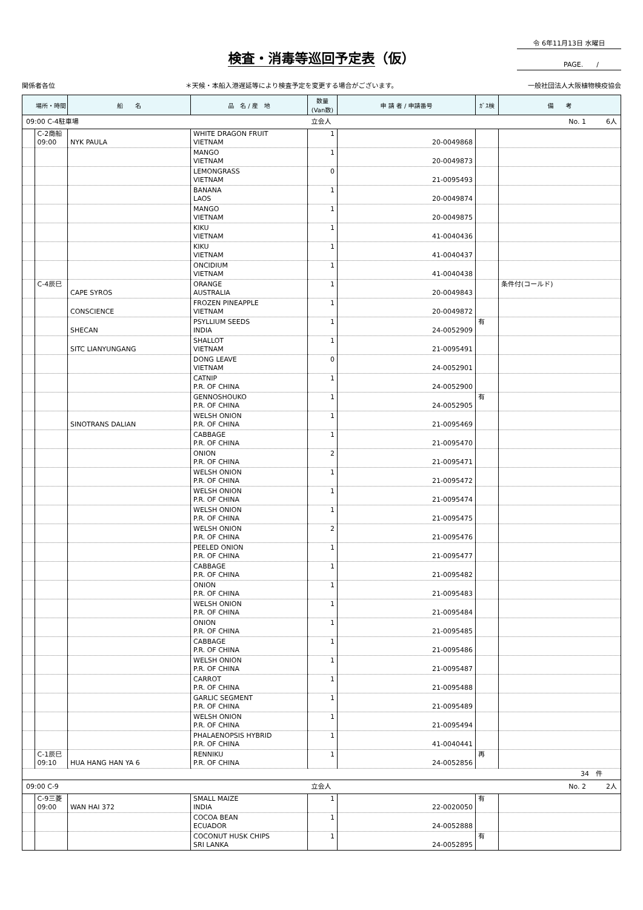検査・消毒等巡回予定表（仮）
令 6年11月13日 水曜日
PAGE.　　/
関係者各位 ＊天候・本船入港遅延等により検査予定を変更する場合がございます。 一般社団法人大阪植物検疫協会
| | 場所・時間 | 船 名 | 品 名 / 産 地 | 数量 (Van数) | 申 請 者 / 申請番号 | ｶﾞｽ検 | 備 考 |
| --- | --- | --- | --- | --- | --- | --- | --- |
| 09:00 C-4駐車場 | | | | 立会人 | | No. 1 6人 | |
| | C-2商船 09:00 | NYK PAULA | WHITE DRAGON FRUIT VIETNAM | 1 | 20-0049868 | | |
| | | | MANGO VIETNAM | 1 | 20-0049873 | | |
| | | | LEMONGRASS VIETNAM | 0 | 21-0095493 | | |
| | | | BANANA LAOS | 1 | 20-0049874 | | |
| | | | MANGO VIETNAM | 1 | 20-0049875 | | |
| | | | KIKU VIETNAM | 1 | 41-0040436 | | |
| | | | KIKU VIETNAM | 1 | 41-0040437 | | |
| | | | ONCIDIUM VIETNAM | 1 | 41-0040438 | | |
| | C-4辰巳 | CAPE SYROS | ORANGE AUSTRALIA | 1 | 20-0049843 | | 条件付(コールド) |
| | | CONSCIENCE | FROZEN PINEAPPLE VIETNAM | 1 | 20-0049872 | | |
| | | SHECAN | PSYLLIUM SEEDS INDIA | 1 | 24-0052909 | 有 | |
| | | SITC LIANYUNGANG | SHALLOT VIETNAM | 1 | 21-0095491 | | |
| | | | DONG LEAVE VIETNAM | 0 | 24-0052901 | | |
| | | | CATNIP P.R. OF CHINA | 1 | 24-0052900 | | |
| | | | GENNOSHOUKO P.R. OF CHINA | 1 | 24-0052905 | 有 | |
| | | SINOTRANS DALIAN | WELSH ONION P.R. OF CHINA | 1 | 21-0095469 | | |
| | | | CABBAGE P.R. OF CHINA | 1 | 21-0095470 | | |
| | | | ONION P.R. OF CHINA | 2 | 21-0095471 | | |
| | | | WELSH ONION P.R. OF CHINA | 1 | 21-0095472 | | |
| | | | WELSH ONION P.R. OF CHINA | 1 | 21-0095474 | | |
| | | | WELSH ONION P.R. OF CHINA | 1 | 21-0095475 | | |
| | | | WELSH ONION P.R. OF CHINA | 2 | 21-0095476 | | |
| | | | PEELED ONION P.R. OF CHINA | 1 | 21-0095477 | | |
| | | | CABBAGE P.R. OF CHINA | 1 | 21-0095482 | | |
| | | | ONION P.R. OF CHINA | 1 | 21-0095483 | | |
| | | | WELSH ONION P.R. OF CHINA | 1 | 21-0095484 | | |
| | | | ONION P.R. OF CHINA | 1 | 21-0095485 | | |
| | | | CABBAGE P.R. OF CHINA | 1 | 21-0095486 | | |
| | | | WELSH ONION P.R. OF CHINA | 1 | 21-0095487 | | |
| | | | CARROT P.R. OF CHINA | 1 | 21-0095488 | | |
| | | | GARLIC SEGMENT P.R. OF CHINA | 1 | 21-0095489 | | |
| | | | WELSH ONION P.R. OF CHINA | 1 | 21-0095494 | | |
| | | | PHALAENOPSIS HYBRID P.R. OF CHINA | 1 | 41-0040441 | | |
| | C-1辰巳 09:10 | HUA HANG HAN YA 6 | RENNIKU P.R. OF CHINA | 1 | 24-0052856 | 再 | |
| 34 件 | | | | | | | |
| 09:00 C-9 | | | | 立会人 | | No. 2 2人 | |
| | C-9三菱 09:00 | WAN HAI 372 | SMALL MAIZE INDIA | 1 | 22-0020050 | 有 | |
| | | | COCOA BEAN ECUADOR | 1 | 24-0052888 | | |
| | | | COCONUT HUSK CHIPS SRI LANKA | 1 | 24-0052895 | 有 | |